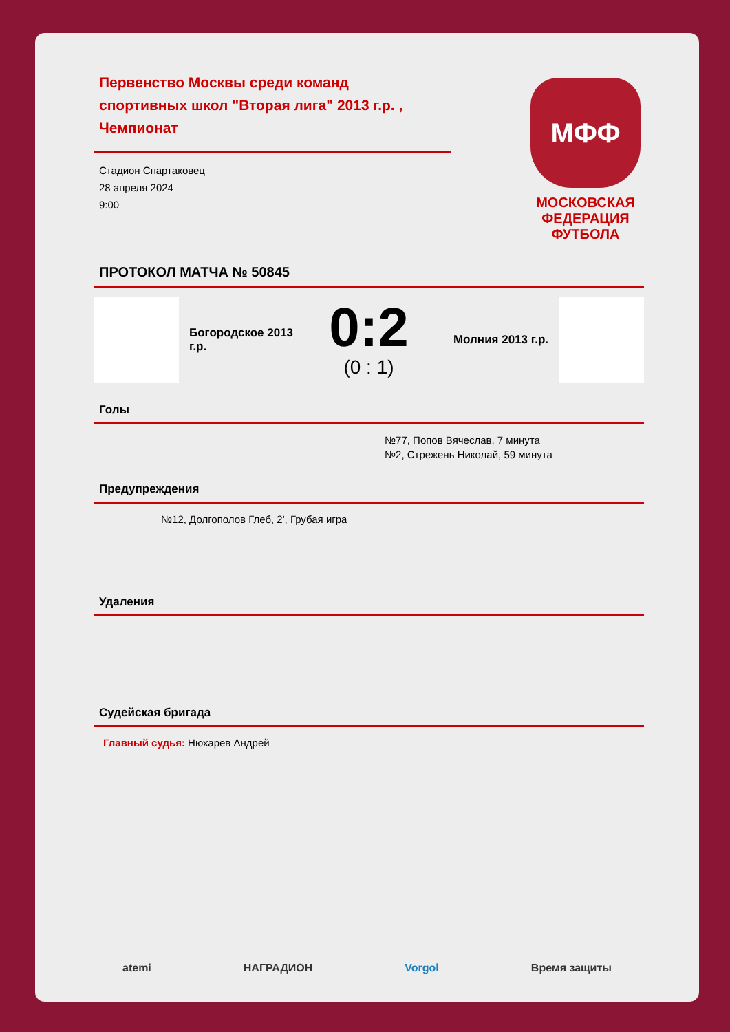Первенство Москвы среди команд спортивных школ "Вторая лига" 2013 г.р. , Чемпионат
Стадион Спартаковец
28 апреля 2024
9:00
МФФ
МОСКОВСКАЯ ФЕДЕРАЦИЯ ФУТБОЛА
ПРОТОКОЛ МАТЧА № 50845
Богородское 2013 г.р.
0:2
(0 : 1)
Молния 2013 г.р.
Голы
№77, Попов Вячеслав, 7 минута
№2, Стрежень Николай, 59 минута
Предупреждения
№12, Долгополов Глеб, 2', Грубая игра
Удаления
Судейская бригада
Главный судья: Нюхарев Андрей
atemi НАГРАДИОН Vorgol Время защиты